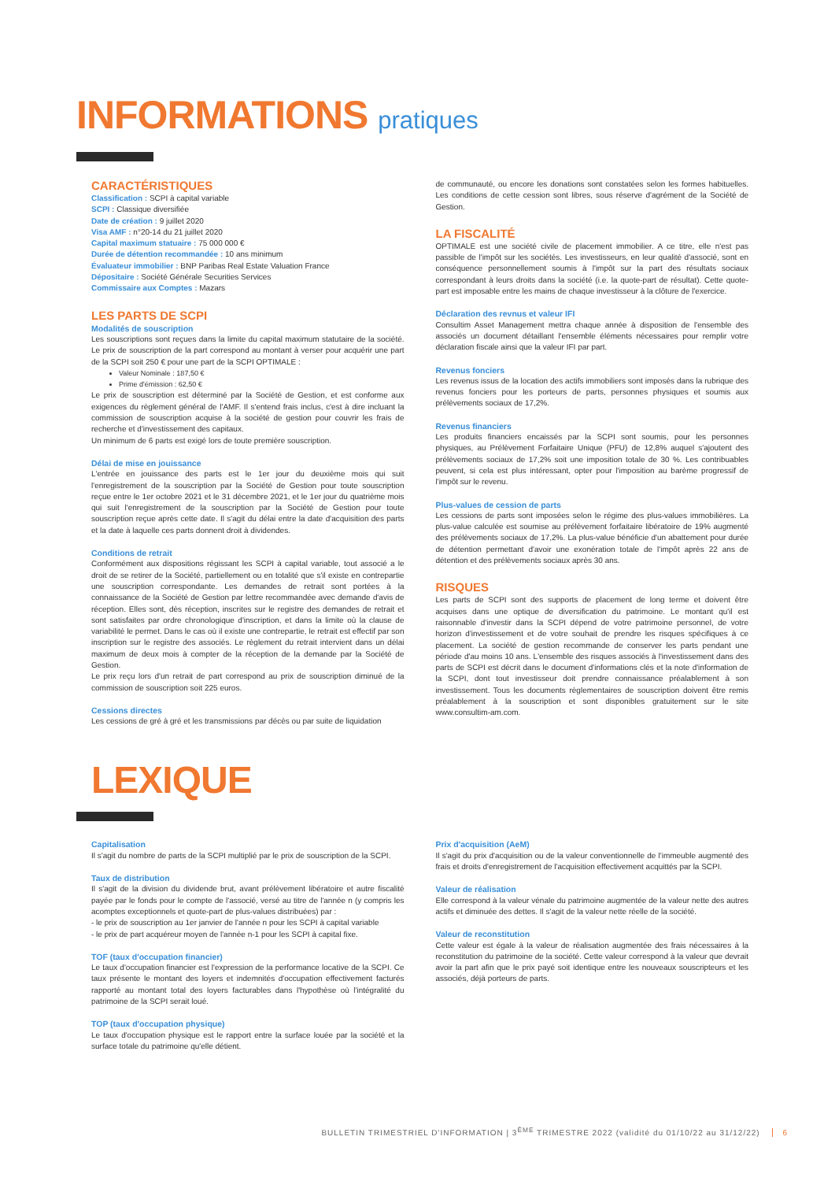INFORMATIONS pratiques
CARACTÉRISTIQUES
Classification : SCPI à capital variable
SCPI : Classique diversifiée
Date de création : 9 juillet 2020
Visa AMF : n°20-14 du 21 juillet 2020
Capital maximum statuaire : 75 000 000 €
Durée de détention recommandée : 10 ans minimum
Évaluateur immobilier : BNP Paribas Real Estate Valuation France
Dépositaire : Société Générale Securities Services
Commissaire aux Comptes : Mazars
LES PARTS DE SCPI
Modalités de souscription
Les souscriptions sont reçues dans la limite du capital maximum statutaire de la société. Le prix de souscription de la part correspond au montant à verser pour acquérir une part de la SCPI soit 250 € pour une part de la SCPI OPTIMALE :
Valeur Nominale : 187,50 €
Prime d'émission : 62,50 €
Le prix de souscription est déterminé par la Société de Gestion, et est conforme aux exigences du règlement général de l'AMF. Il s'entend frais inclus, c'est à dire incluant la commission de souscription acquise à la société de gestion pour couvrir les frais de recherche et d'investissement des capitaux.
Un minimum de 6 parts est exigé lors de toute première souscription.
Délai de mise en jouissance
L'entrée en jouissance des parts est le 1er jour du deuxième mois qui suit l'enregistrement de la souscription par la Société de Gestion pour toute souscription reçue entre le 1er octobre 2021 et le 31 décembre 2021, et le 1er jour du quatrième mois qui suit l'enregistrement de la souscription par la Société de Gestion pour toute souscription reçue après cette date. Il s'agit du délai entre la date d'acquisition des parts et la date à laquelle ces parts donnent droit à dividendes.
Conditions de retrait
Conformément aux dispositions régissant les SCPI à capital variable, tout associé a le droit de se retirer de la Société, partiellement ou en totalité que s'il existe en contrepartie une souscription correspondante. Les demandes de retrait sont portées à la connaissance de la Société de Gestion par lettre recommandée avec demande d'avis de réception. Elles sont, dès réception, inscrites sur le registre des demandes de retrait et sont satisfaites par ordre chronologique d'inscription, et dans la limite où la clause de variabilité le permet. Dans le cas où il existe une contrepartie, le retrait est effectif par son inscription sur le registre des associés. Le règlement du retrait intervient dans un délai maximum de deux mois à compter de la réception de la demande par la Société de Gestion.
Le prix reçu lors d'un retrait de part correspond au prix de souscription diminué de la commission de souscription soit 225 euros.
Cessions directes
Les cessions de gré à gré et les transmissions par décès ou par suite de liquidation
de communauté, ou encore les donations sont constatées selon les formes habituelles. Les conditions de cette cession sont libres, sous réserve d'agrément de la Société de Gestion.
LA FISCALITÉ
OPTIMALE est une société civile de placement immobilier. A ce titre, elle n'est pas passible de l'impôt sur les sociétés. Les investisseurs, en leur qualité d'associé, sont en conséquence personnellement soumis à l'impôt sur la part des résultats sociaux correspondant à leurs droits dans la société (i.e. la quote-part de résultat). Cette quote-part est imposable entre les mains de chaque investisseur à la clôture de l'exercice.
Déclaration des revnus et valeur IFI
Consultim Asset Management mettra chaque année à disposition de l'ensemble des associés un document détaillant l'ensemble éléments nécessaires pour remplir votre déclaration fiscale ainsi que la valeur IFI par part.
Revenus fonciers
Les revenus issus de la location des actifs immobiliers sont imposés dans la rubrique des revenus fonciers pour les porteurs de parts, personnes physiques et soumis aux prélèvements sociaux de 17,2%.
Revenus financiers
Les produits financiers encaissés par la SCPI sont soumis, pour les personnes physiques, au Prélèvement Forfaitaire Unique (PFU) de 12,8% auquel s'ajoutent des prélèvements sociaux de 17,2% soit une imposition totale de 30 %. Les contribuables peuvent, si cela est plus intéressant, opter pour l'imposition au barème progressif de l'impôt sur le revenu.
Plus-values de cession de parts
Les cessions de parts sont imposées selon le régime des plus-values immobilières. La plus-value calculée est soumise au prélèvement forfaitaire libératoire de 19% augmenté des prélèvements sociaux de 17,2%. La plus-value bénéficie d'un abattement pour durée de détention permettant d'avoir une exonération totale de l'impôt après 22 ans de détention et des prélèvements sociaux après 30 ans.
RISQUES
Les parts de SCPI sont des supports de placement de long terme et doivent être acquises dans une optique de diversification du patrimoine. Le montant qu'il est raisonnable d'investir dans la SCPI dépend de votre patrimoine personnel, de votre horizon d'investissement et de votre souhait de prendre les risques spécifiques à ce placement. La société de gestion recommande de conserver les parts pendant une période d'au moins 10 ans. L'ensemble des risques associés à l'investissement dans des parts de SCPI est décrit dans le document d'informations clés et la note d'information de la SCPI, dont tout investisseur doit prendre connaissance préalablement à son investissement. Tous les documents règlementaires de souscription doivent être remis préalablement à la souscription et sont disponibles gratuitement sur le site www.consultim-am.com.
LEXIQUE
Capitalisation
Il s'agit du nombre de parts de la SCPI multiplié par le prix de souscription de la SCPI.
Taux de distribution
Il s'agit de la division du dividende brut, avant prélèvement libératoire et autre fiscalité payée par le fonds pour le compte de l'associé, versé au titre de l'année n (y compris les acomptes exceptionnels et quote-part de plus-values distribuées) par :
- le prix de souscription au 1er janvier de l'année n pour les SCPI à capital variable
- le prix de part acquéreur moyen de l'année n-1 pour les SCPI à capital fixe.
TOF (taux d'occupation financier)
Le taux d'occupation financier est l'expression de la performance locative de la SCPI. Ce taux présente le montant des loyers et indemnités d'occupation effectivement facturés rapporté au montant total des loyers facturables dans l'hypothèse où l'intégralité du patrimoine de la SCPI serait loué.
TOP (taux d'occupation physique)
Le taux d'occupation physique est le rapport entre la surface louée par la société et la surface totale du patrimoine qu'elle détient.
Prix d'acquisition (AeM)
Il s'agit du prix d'acquisition ou de la valeur conventionnelle de l'immeuble augmenté des frais et droits d'enregistrement de l'acquisition effectivement acquittés par la SCPI.
Valeur de réalisation
Elle correspond à la valeur vénale du patrimoine augmentée de la valeur nette des autres actifs et diminuée des dettes. Il s'agit de la valeur nette réelle de la société.
Valeur de reconstitution
Cette valeur est égale à la valeur de réalisation augmentée des frais nécessaires à la reconstitution du patrimoine de la société. Cette valeur correspond à la valeur que devrait avoir la part afin que le prix payé soit identique entre les nouveaux souscripteurs et les associés, déjà porteurs de parts.
BULLETIN TRIMESTRIEL D'INFORMATION | 3<sup>ÈME</sup> TRIMESTRE 2022 (validité du 01/10/22 au 31/12/22) 6